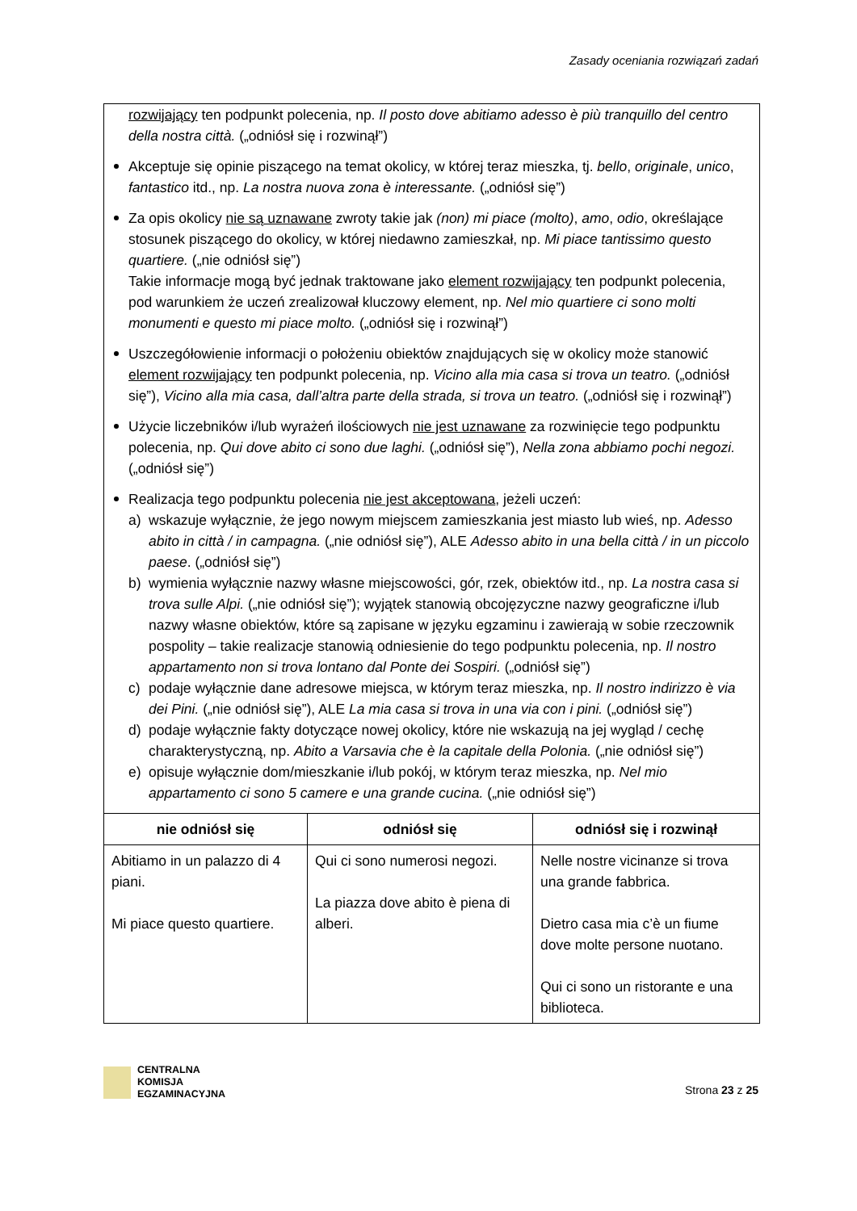Zasady oceniania rozwiązań zadań
rozwijający ten podpunkt polecenia, np. Il posto dove abitiamo adesso è più tranquillo del centro della nostra città. („odniósł się i rozwinął”)
Akceptuje się opinie piszącego na temat okolicy, w której teraz mieszka, tj. bello, originale, unico, fantastico itd., np. La nostra nuova zona è interessante. („odniósł się”)
Za opis okolicy nie są uznawane zwroty takie jak (non) mi piace (molto), amo, odio, określające stosunek piszącego do okolicy, w której niedawno zamieszkał, np. Mi piace tantissimo questo quartiere. („nie odniósł się”)
Takie informacje mogą być jednak traktowane jako element rozwijający ten podpunkt polecenia, pod warunkiem że uczeń zrealizował kluczowy element, np. Nel mio quartiere ci sono molti monumenti e questo mi piace molto. („odniósł się i rozwinął”)
Uszczegółowienie informacji o położeniu obiektów znajdujących się w okolicy może stanowić element rozwijający ten podpunkt polecenia, np. Vicino alla mia casa si trova un teatro. („odniósł się”), Vicino alla mia casa, dall’altra parte della strada, si trova un teatro. („odniósł się i rozwinął”)
Użycie liczebników i/lub wyrażeń ilościowych nie jest uznawane za rozwinięcie tego podpunktu polecenia, np. Qui dove abito ci sono due laghi. („odniósł się”), Nella zona abbiamo pochi negozi. („odniósł się”)
Realizacja tego podpunktu polecenia nie jest akceptowana, jeżeli uczeń:
a) wskazuje wyłącznie, że jego nowym miejscem zamieszkania jest miasto lub wieś, np. Adesso abito in città / in campagna. („nie odniósł się”), ALE Adesso abito in una bella città / in un piccolo paese. („odniósł się”)
b) wymienia wyłącznie nazwy własne miejscowości, gór, rzek, obiektów itd., np. La nostra casa si trova sulle Alpi. („nie odniósł się”); wyjątek stanowią obcojęzyczne nazwy geograficzne i/lub nazwy własne obiektów, które są zapisane w języku egzaminu i zawierają w sobie rzeczownik pospolity – takie realizacje stanowią odniesienie do tego podpunktu polecenia, np. Il nostro appartamento non si trova lontano dal Ponte dei Sospiri. („odniósł się”)
c) podaje wyłącznie dane adresowe miejsca, w którym teraz mieszka, np. Il nostro indirizzo è via dei Pini. („nie odniósł się”), ALE La mia casa si trova in una via con i pini. („odniósł się”)
d) podaje wyłącznie fakty dotyczące nowej okolicy, które nie wskazują na jej wygląd / cechę charakterystyczną, np. Abito a Varsavia che è la capitale della Polonia. („nie odniósł się”)
e) opisuje wyłącznie dom/mieszkanie i/lub pokój, w którym teraz mieszka, np. Nel mio appartamento ci sono 5 camere e una grande cucina. („nie odniósł się”)
| nie odniósł się | odniósł się | odniósł się i rozwinął |
| --- | --- | --- |
| Abitiamo in un palazzo di 4 piani. Mi piace questo quartiere. | Qui ci sono numerosi negozi. La piazza dove abito è piena di alberi. | Nelle nostre vicinanze si trova una grande fabbrica. Dietro casa mia c’è un fiume dove molte persone nuotano. Qui ci sono un ristorante e una biblioteca. |
CENTRALNA
KOMISJA
EGZAMINACYJNA
Strona 23 z 25